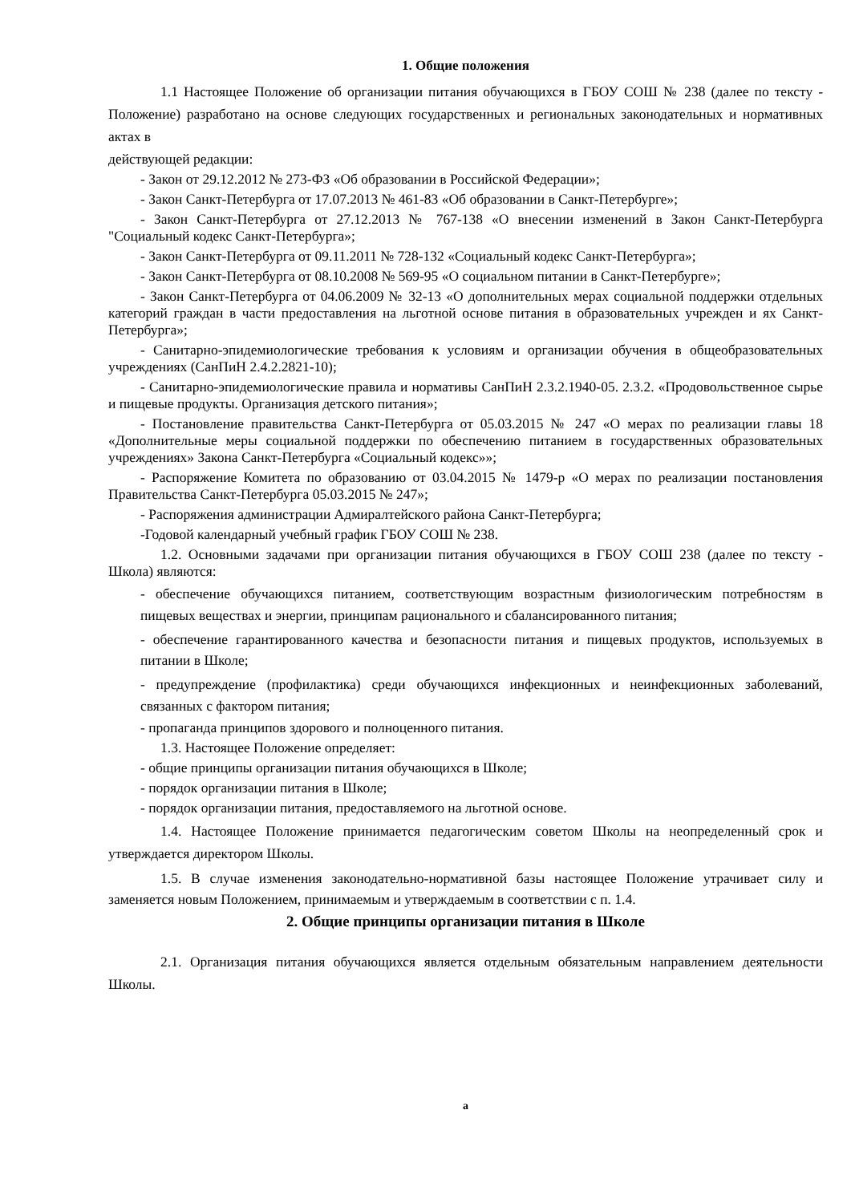1. Общие положения
1.1 Настоящее Положение об организации питания обучающихся в ГБОУ СОШ № 238 (далее по тексту - Положение) разработано на основе следующих государственных и региональных законодательных и нормативных актах в
действующей редакции:
- Закон от 29.12.2012 № 273-ФЗ «Об образовании в Российской Федерации»;
- Закон Санкт-Петербурга от 17.07.2013 № 461-83 «Об образовании в Санкт-Петербурге»;
- Закон Санкт-Петербурга от 27.12.2013 № 767-138 «О внесении изменений в Закон Санкт-Петербурга "Социальный кодекс Санкт-Петербурга»;
- Закон Санкт-Петербурга от 09.11.2011 № 728-132 «Социальный кодекс Санкт-Петербурга»;
- Закон Санкт-Петербурга от 08.10.2008 № 569-95 «О социальном питании в Санкт-Петербурге»;
- Закон Санкт-Петербурга от 04.06.2009 № 32-13 «О дополнительных мерах социальной поддержки отдельных категорий граждан в части предоставления на льготной основе питания в образовательных учрежден и ях Санкт-Петербурга»;
- Санитарно-эпидемиологические требования к условиям и организации обучения в общеобразовательных учреждениях (СанПиН 2.4.2.2821-10);
- Санитарно-эпидемиологические правила и нормативы СанПиН 2.3.2.1940-05. 2.3.2. «Продовольственное сырье и пищевые продукты. Организация детского питания»;
- Постановление правительства Санкт-Петербурга от 05.03.2015 № 247 «О мерах по реализации главы 18 «Дополнительные меры социальной поддержки по обеспечению питанием в государственных образовательных учреждениях» Закона Санкт-Петербурга «Социальный кодекс»»;
- Распоряжение Комитета по образованию от 03.04.2015 № 1479-р «О мерах по реализации постановления Правительства Санкт-Петербурга 05.03.2015 № 247»;
- Распоряжения администрации Адмиралтейского района Санкт-Петербурга;
-Годовой календарный учебный график ГБОУ СОШ № 238.
1.2. Основными задачами при организации питания обучающихся в ГБОУ СОШ 238 (далее по тексту - Школа) являются:
- обеспечение обучающихся питанием, соответствующим возрастным физиологическим потребностям в пищевых веществах и энергии, принципам рационального и сбалансированного питания;
- обеспечение гарантированного качества и безопасности питания и пищевых продуктов, используемых в питании в Школе;
- предупреждение (профилактика) среди обучающихся инфекционных и неинфекционных заболеваний, связанных с фактором питания;
- пропаганда принципов здорового и полноценного питания.
1.3. Настоящее Положение определяет:
- общие принципы организации питания обучающихся в Школе;
- порядок организации питания в Школе;
- порядок организации питания, предоставляемого на льготной основе.
1.4. Настоящее Положение принимается педагогическим советом Школы на неопределенный срок и утверждается директором Школы.
1.5. В случае изменения законодательно-нормативной базы настоящее Положение утрачивает силу и заменяется новым Положением, принимаемым и утверждаемым в соответствии с п. 1.4.
2. Общие принципы организации питания в Школе
2.1. Организация питания обучающихся является отдельным обязательным направлением деятельности Школы.
а